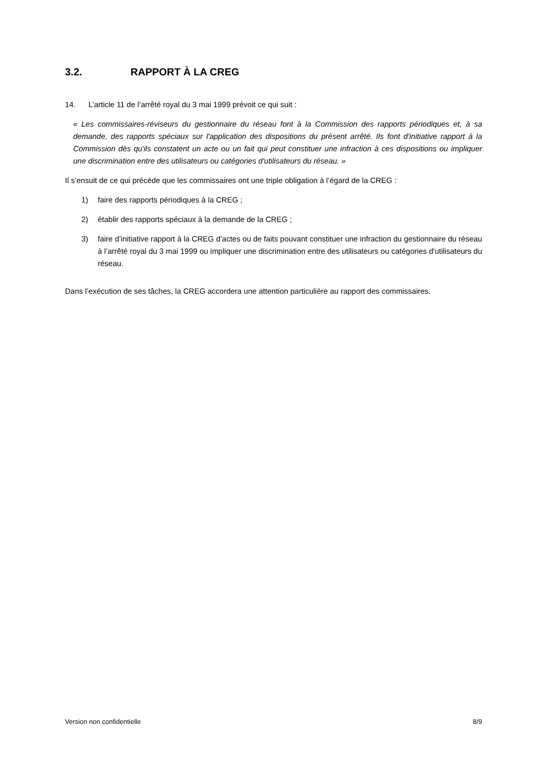3.2. RAPPORT À LA CREG
14. L’article 11 de l’arrêté royal du 3 mai 1999 prévoit ce qui suit :
« Les commissaires-réviseurs du gestionnaire du réseau font à la Commission des rapports périodiques et, à sa demande, des rapports spéciaux sur l'application des dispositions du présent arrêté. Ils font d'initiative rapport à la Commission dès qu'ils constatent un acte ou un fait qui peut constituer une infraction à ces dispositions ou impliquer une discrimination entre des utilisateurs ou catégories d'utilisateurs du réseau. »
Il s’ensuit de ce qui précède que les commissaires ont une triple obligation à l’égard de la CREG :
1) faire des rapports périodiques à la CREG ;
2) établir des rapports spéciaux à la demande de la CREG ;
3) faire d’initiative rapport à la CREG d’actes ou de faits pouvant constituer une infraction du gestionnaire du réseau à l’arrêté royal du 3 mai 1999 ou impliquer une discrimination entre des utilisateurs ou catégories d'utilisateurs du réseau.
Dans l’exécution de ses tâches, la CREG accordera une attention particulière au rapport des commissaires.
Version non confidentielle 8/9